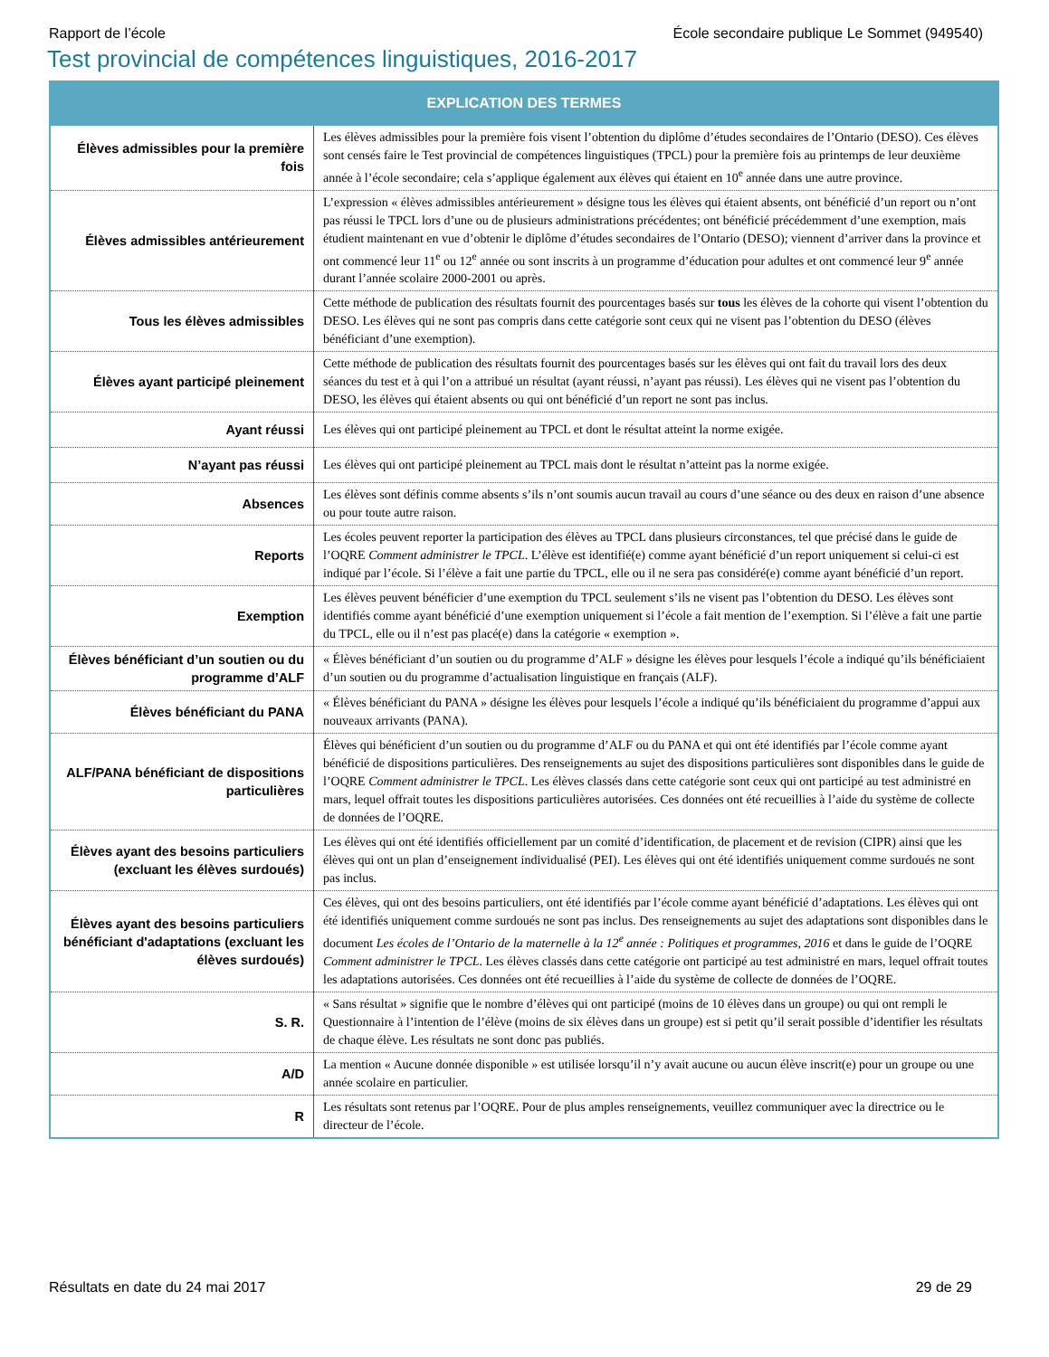Rapport de l’école École secondaire publique Le Sommet (949540)
Test provincial de compétences linguistiques, 2016-2017
| EXPLICATION DES TERMES | |
| --- | --- |
| Élèves admissibles pour la première fois | Les élèves admissibles pour la première fois visent l’obtention du diplôme d’études secondaires de l’Ontario (DESO). Ces élèves sont censés faire le Test provincial de compétences linguistiques (TPCL) pour la première fois au printemps de leur deuxième année à l’école secondaire; cela s’applique également aux élèves qui étaient en 10<sup>e</sup> année dans une autre province. |
| Élèves admissibles antérieurement | L’expression « élèves admissibles antérieurement » désigne tous les élèves qui étaient absents, ont bénéficié d’un report ou n’ont pas réussi le TPCL lors d’une ou de plusieurs administrations précédentes; ont bénéficié précédemment d’une exemption, mais étudient maintenant en vue d’obtenir le diplôme d’études secondaires de l’Ontario (DESO); viennent d’arriver dans la province et ont commencé leur 11<sup>e</sup> ou 12<sup>e</sup> année ou sont inscrits à un programme d’éducation pour adultes et ont commencé leur 9<sup>e</sup> année durant l’année scolaire 2000-2001 ou après. |
| Tous les élèves admissibles | Cette méthode de publication des résultats fournit des pourcentages basés sur tous les élèves de la cohorte qui visent l’obtention du DESO. Les élèves qui ne sont pas compris dans cette catégorie sont ceux qui ne visent pas l’obtention du DESO (élèves bénéficiant d’une exemption). |
| Élèves ayant participé pleinement | Cette méthode de publication des résultats fournit des pourcentages basés sur les élèves qui ont fait du travail lors des deux séances du test et à qui l’on a attribué un résultat (ayant réussi, n’ayant pas réussi). Les élèves qui ne visent pas l’obtention du DESO, les élèves qui étaient absents ou qui ont bénéficié d’un report ne sont pas inclus. |
| Ayant réussi | Les élèves qui ont participé pleinement au TPCL et dont le résultat atteint la norme exigée. |
| N’ayant pas réussi | Les élèves qui ont participé pleinement au TPCL mais dont le résultat n’atteint pas la norme exigée. |
| Absences | Les élèves sont définis comme absents s’ils n’ont soumis aucun travail au cours d’une séance ou des deux en raison d’une absence ou pour toute autre raison. |
| Reports | Les écoles peuvent reporter la participation des élèves au TPCL dans plusieurs circonstances, tel que précisé dans le guide de l’OQRE Comment administrer le TPCL . L’élève est identifié(e) comme ayant bénéficié d’un report uniquement si celui-ci est indiqué par l’école. Si l’élève a fait une partie du TPCL, elle ou il ne sera pas considéré(e) comme ayant bénéficié d’un report. |
| Exemption | Les élèves peuvent bénéficier d’une exemption du TPCL seulement s’ils ne visent pas l’obtention du DESO. Les élèves sont identifiés comme ayant bénéficié d’une exemption uniquement si l’école a fait mention de l’exemption. Si l’élève a fait une partie du TPCL, elle ou il n’est pas placé(e) dans la catégorie « exemption ». |
| Élèves bénéficiant d’un soutien ou du programme d’ALF | « Élèves bénéficiant d’un soutien ou du programme d’ALF » désigne les élèves pour lesquels l’école a indiqué qu’ils bénéficiaient d’un soutien ou du programme d’actualisation linguistique en français (ALF). |
| Élèves bénéficiant du PANA | « Élèves bénéficiant du PANA » désigne les élèves pour lesquels l’école a indiqué qu’ils bénéficiaient du programme d’appui aux nouveaux arrivants (PANA). |
| ALF/PANA bénéficiant de dispositions particulières | Élèves qui bénéficient d’un soutien ou du programme d’ALF ou du PANA et qui ont été identifiés par l’école comme ayant bénéficié de dispositions particulières. Des renseignements au sujet des dispositions particulières sont disponibles dans le guide de l’OQRE Comment administrer le TPCL . Les élèves classés dans cette catégorie sont ceux qui ont participé au test administré en mars, lequel offrait toutes les dispositions particulières autorisées. Ces données ont été recueillies à l’aide du système de collecte de données de l’OQRE. |
| Élèves ayant des besoins particuliers (excluant les élèves surdoués) | Les élèves qui ont été identifiés officiellement par un comité d’identification, de placement et de revision (CIPR) ainsi que les élèves qui ont un plan d’enseignement individualisé (PEI). Les élèves qui ont été identifiés uniquement comme surdoués ne sont pas inclus. |
| Élèves ayant des besoins particuliers bénéficiant d'adaptations (excluant les élèves surdoués) | Ces élèves, qui ont des besoins particuliers, ont été identifiés par l’école comme ayant bénéficié d’adaptations. Les élèves qui ont été identifiés uniquement comme surdoués ne sont pas inclus. Des renseignements au sujet des adaptations sont disponibles dans le document Les écoles de l’Ontario de la maternelle à la 12<sup>e</sup> année : Politiques et programmes, 2016 et dans le guide de l’OQRE Comment administrer le TPCL . Les élèves classés dans cette catégorie ont participé au test administré en mars, lequel offrait toutes les adaptations autorisées. Ces données ont été recueillies à l’aide du système de collecte de données de l’OQRE. |
| S. R. | « Sans résultat » signifie que le nombre d’élèves qui ont participé (moins de 10 élèves dans un groupe) ou qui ont rempli le Questionnaire à l’intention de l’élève (moins de six élèves dans un groupe) est si petit qu’il serait possible d’identifier les résultats de chaque élève. Les résultats ne sont donc pas publiés. |
| A/D | La mention « Aucune donnée disponible » est utilisée lorsqu’il n’y avait aucune ou aucun élève inscrit(e) pour un groupe ou une année scolaire en particulier. |
| R | Les résultats sont retenus par l’OQRE. Pour de plus amples renseignements, veuillez communiquer avec la directrice ou le directeur de l’école. |
Résultats en date du 24 mai 2017 29 de 29